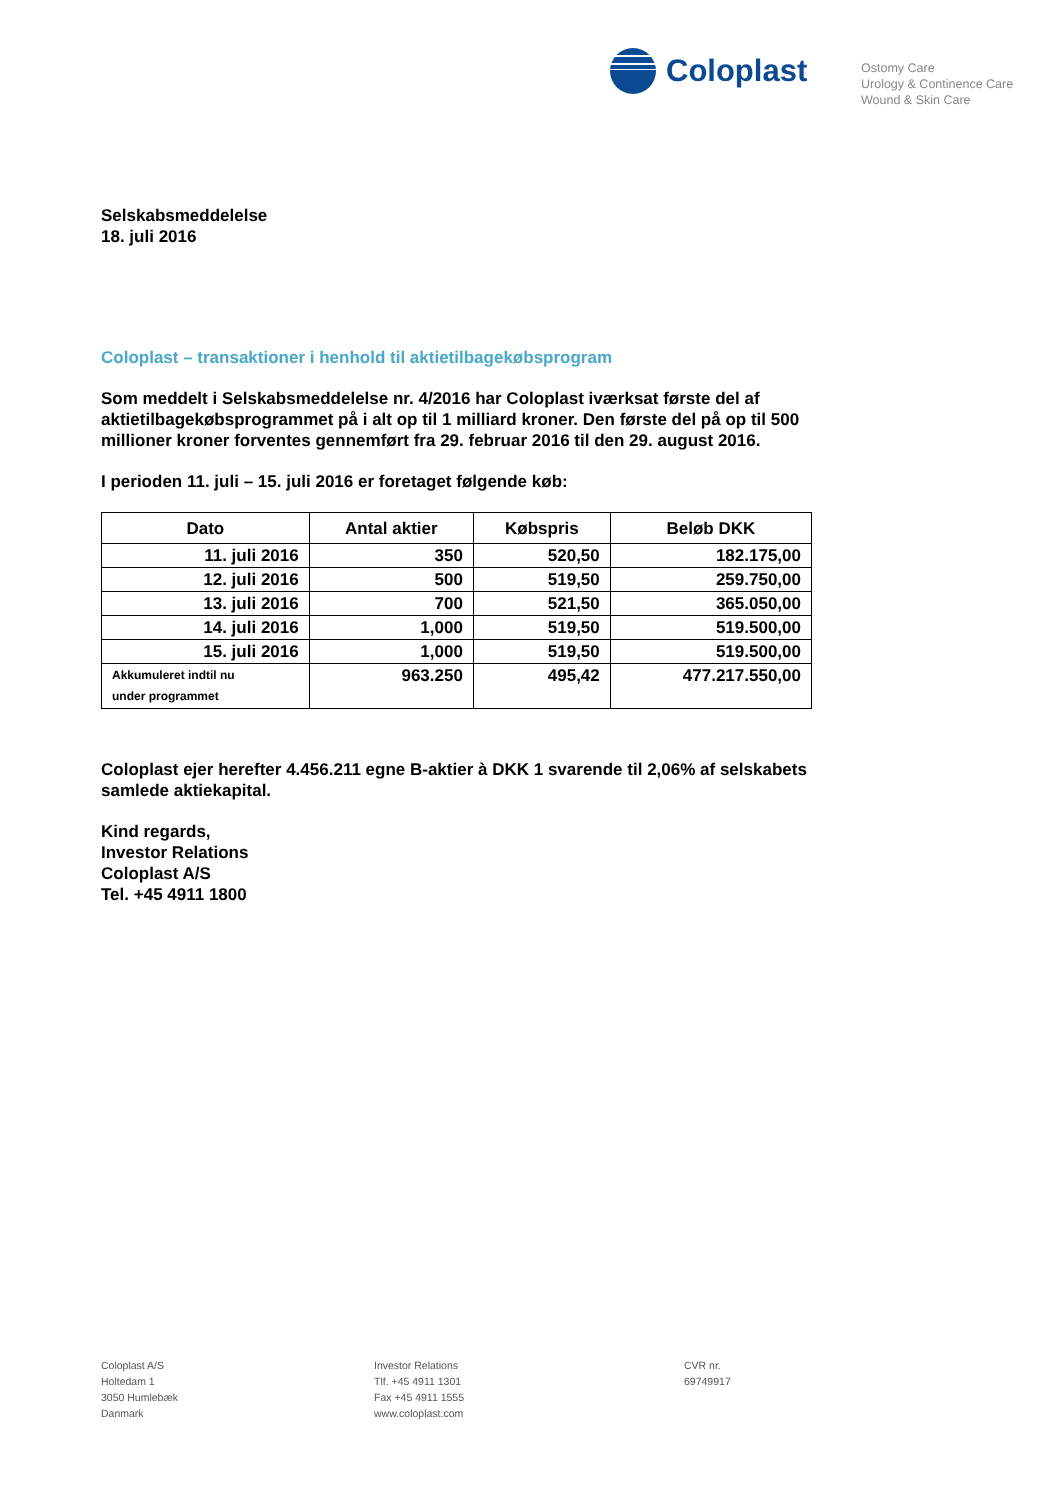Coloplast
Ostomy Care
Urology & Continence Care
Wound & Skin Care
Selskabsmeddelelse
18. juli 2016
Coloplast – transaktioner i henhold til aktietilbagekøbsprogram
Som meddelt i Selskabsmeddelelse nr. 4/2016 har Coloplast iværksat første del af aktietilbagekøbsprogrammet på i alt op til 1 milliard kroner. Den første del på op til 500 millioner kroner forventes gennemført fra 29. februar 2016 til den 29. august 2016.
I perioden 11. juli – 15. juli 2016 er foretaget følgende køb:
| Dato | Antal aktier | Købspris | Beløb DKK |
| --- | --- | --- | --- |
| 11. juli 2016 | 350 | 520,50 | 182.175,00 |
| 12. juli 2016 | 500 | 519,50 | 259.750,00 |
| 13. juli 2016 | 700 | 521,50 | 365.050,00 |
| 14. juli 2016 | 1,000 | 519,50 | 519.500,00 |
| 15. juli 2016 | 1,000 | 519,50 | 519.500,00 |
| Akkumuleret indtil nu under programmet | 963.250 | 495,42 | 477.217.550,00 |
Coloplast ejer herefter 4.456.211 egne B-aktier à DKK 1 svarende til 2,06% af selskabets samlede aktiekapital.
Kind regards,
Investor Relations
Coloplast A/S
Tel. +45 4911 1800
Coloplast A/S
Holtedam 1
3050 Humlebæk
Danmark
Investor Relations
Tlf. +45 4911 1301
Fax +45 4911 1555
www.coloplast.com
CVR nr.
69749917